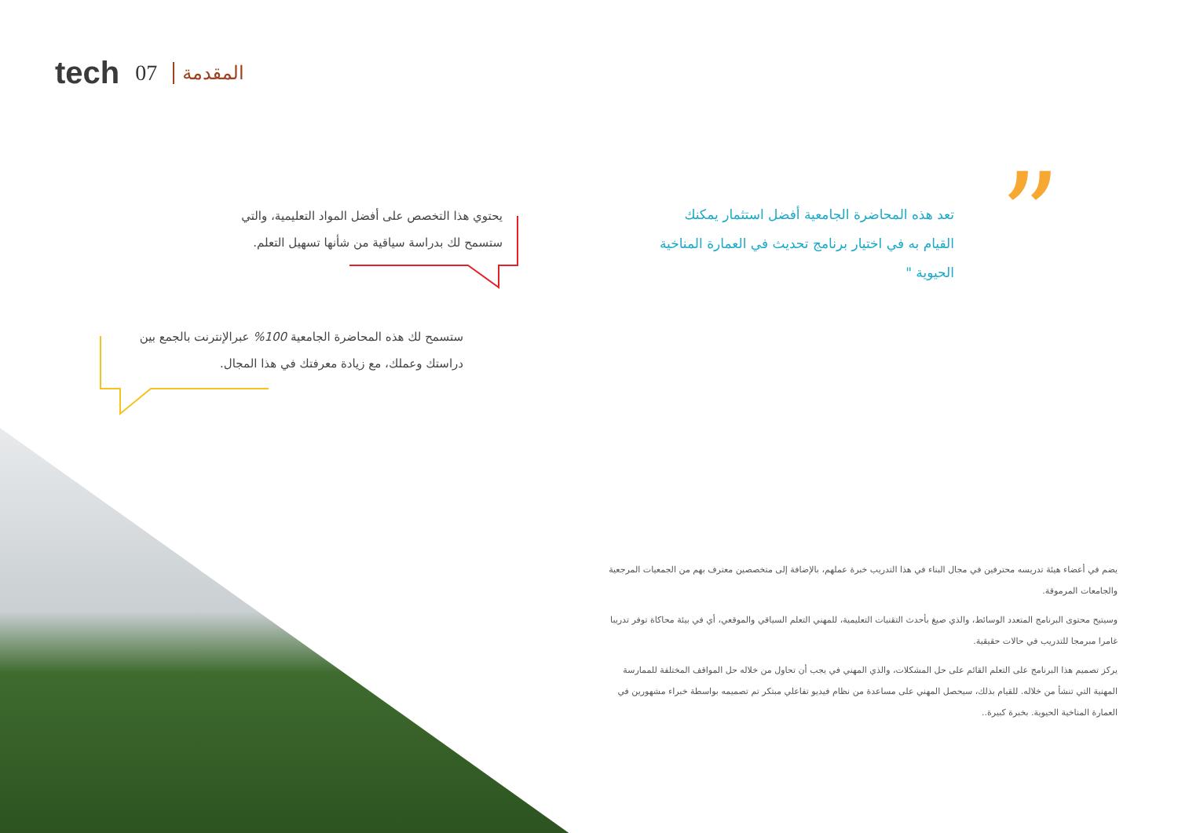tech 07 المقدمة
”
تعد هذه المحاضرة الجامعية أفضل استثمار يمكنك القيام به في اختيار برنامج تحديث في العمارة المناخية الحيوية "
يحتوي هذا التخصص على أفضل المواد التعليمية، والتي ستسمح لك بدراسة سياقية من شأنها تسهيل التعلم.
ستسمح لك هذه المحاضرة الجامعية 100% عبرالإنترنت بالجمع بين دراستك وعملك، مع زيادة معرفتك في هذا المجال.
يضم في أعضاء هيئة تدريسه محترفين في مجال البناء في هذا التدريب خبرة عملهم، بالإضافة إلى متخصصين معترف بهم من الجمعيات المرجعية والجامعات المرموقة.
وسيتيح محتوى البرنامج المتعدد الوسائط، والذي صيغ بأحدث التقنيات التعليمية، للمهني التعلم السياقي والموقعي، أي في بيئة محاكاة توفر تدريبا غامرا مبرمجا للتدريب في حالات حقيقية.
يركز تصميم هذا البرنامج على التعلم القائم على حل المشكلات، والذي المهني في يجب أن تحاول من خلاله حل المواقف المختلفة للممارسة المهنية التي تنشأ من خلاله. للقيام بذلك، سيحصل المهني على مساعدة من نظام فيديو تفاعلي مبتكر تم تصميمه بواسطة خبراء مشهورين في العمارة المناخية الحيوية. بخبرة كبيرة..